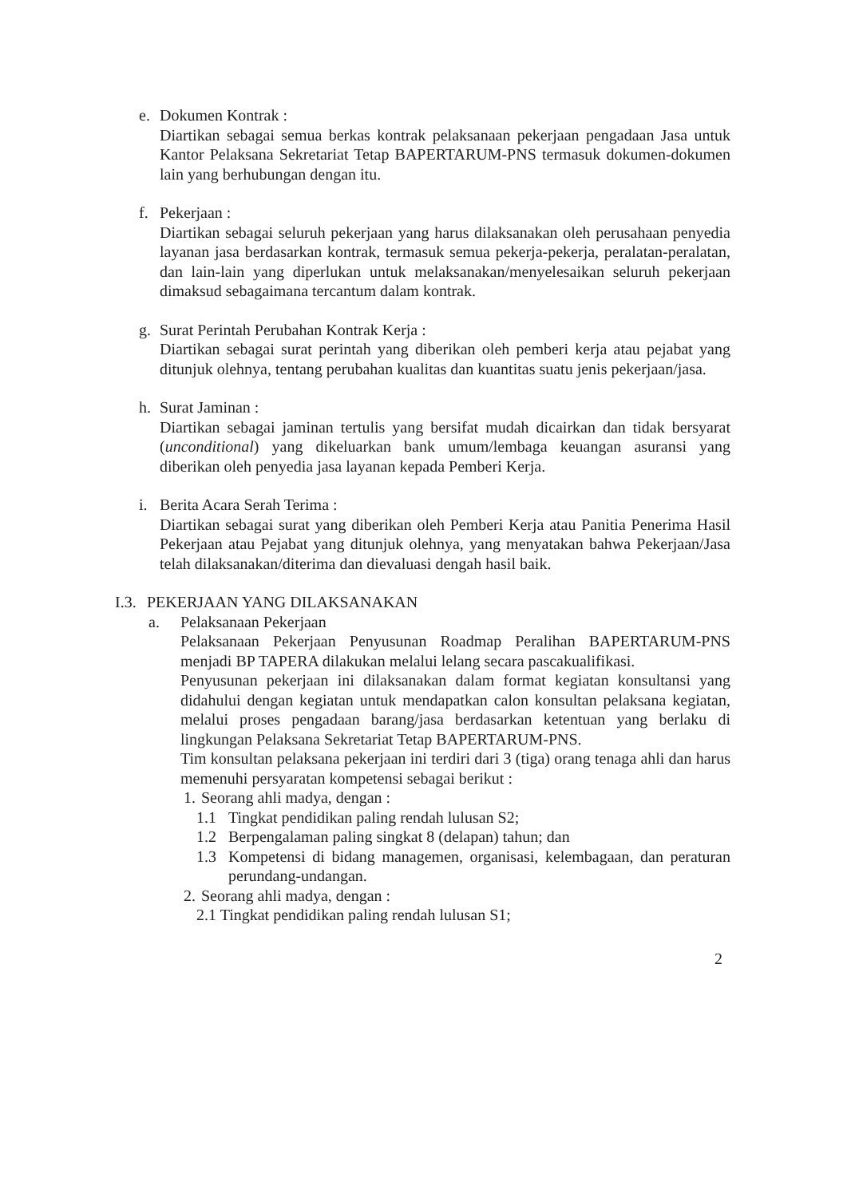e. Dokumen Kontrak :
Diartikan sebagai semua berkas kontrak pelaksanaan pekerjaan pengadaan Jasa untuk Kantor Pelaksana Sekretariat Tetap BAPERTARUM-PNS termasuk dokumen-dokumen lain yang berhubungan dengan itu.
f. Pekerjaan :
Diartikan sebagai seluruh pekerjaan yang harus dilaksanakan oleh perusahaan penyedia layanan jasa berdasarkan kontrak, termasuk semua pekerja-pekerja, peralatan-peralatan, dan lain-lain yang diperlukan untuk melaksanakan/menyelesaikan seluruh pekerjaan dimaksud sebagaimana tercantum dalam kontrak.
g. Surat Perintah Perubahan Kontrak Kerja :
Diartikan sebagai surat perintah yang diberikan oleh pemberi kerja atau pejabat yang ditunjuk olehnya, tentang perubahan kualitas dan kuantitas suatu jenis pekerjaan/jasa.
h. Surat Jaminan :
Diartikan sebagai jaminan tertulis yang bersifat mudah dicairkan dan tidak bersyarat (unconditional) yang dikeluarkan bank umum/lembaga keuangan asuransi yang diberikan oleh penyedia jasa layanan kepada Pemberi Kerja.
i. Berita Acara Serah Terima :
Diartikan sebagai surat yang diberikan oleh Pemberi Kerja atau Panitia Penerima Hasil Pekerjaan atau Pejabat yang ditunjuk olehnya, yang menyatakan bahwa Pekerjaan/Jasa telah dilaksanakan/diterima dan dievaluasi dengah hasil baik.
I.3.
PEKERJAAN YANG DILAKSANAKAN
a. Pelaksanaan Pekerjaan
Pelaksanaan Pekerjaan Penyusunan Roadmap Peralihan BAPERTARUM-PNS menjadi BP TAPERA dilakukan melalui lelang secara pascakualifikasi.
Penyusunan pekerjaan ini dilaksanakan dalam format kegiatan konsultansi yang didahului dengan kegiatan untuk mendapatkan calon konsultan pelaksana kegiatan, melalui proses pengadaan barang/jasa berdasarkan ketentuan yang berlaku di lingkungan Pelaksana Sekretariat Tetap BAPERTARUM-PNS.
Tim konsultan pelaksana pekerjaan ini terdiri dari 3 (tiga) orang tenaga ahli dan harus memenuhi persyaratan kompetensi sebagai berikut :
1.
Seorang ahli madya, dengan :
1.1 Tingkat pendidikan paling rendah lulusan S2;
1.2 Berpengalaman paling singkat 8 (delapan) tahun; dan
1.3 Kompetensi di bidang managemen, organisasi, kelembagaan, dan peraturan perundang-undangan.
2.
Seorang ahli madya, dengan :
2.1 Tingkat pendidikan paling rendah lulusan S1;
2